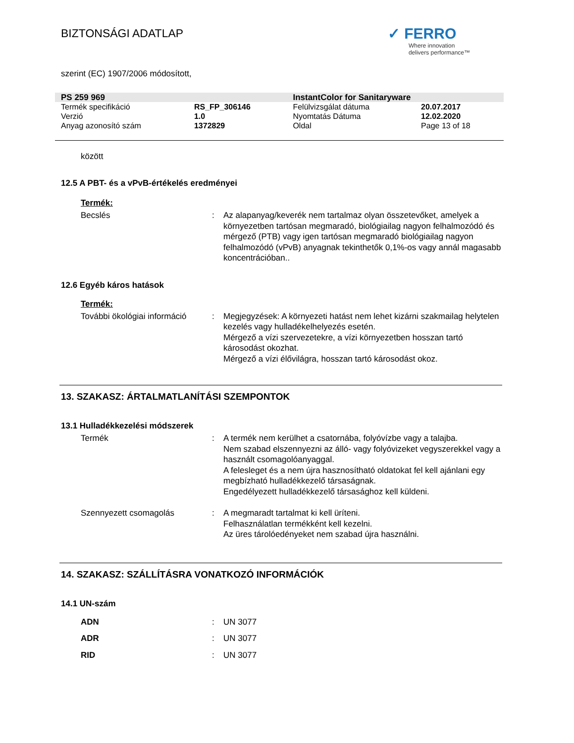BIZTONSÁGI ADATLAP
✓ FERRO
Where innovation
delivers performance™
szerint (EC) 1907/2006 módosított,
| PS 259 969 | | InstantColor for Sanitaryware | |
| Termék specifikáció | RS_FP_306146 | Felülvizsgálat dátuma | 20.07.2017 |
| Verzió | 1.0 | Nyomtatás Dátuma | 12.02.2020 |
| Anyag azonosító szám | 1372829 | Oldal | Page 13 of 18 |
között
12.5 A PBT- és a vPvB-értékelés eredményei
Termék:
| Becslés | : | Az alapanyag/keverék nem tartalmaz olyan összetevőket, amelyek a környezetben tartósan megmaradó, biológiailag nagyon felhalmozódó és mérgező (PTB) vagy igen tartósan megmaradó biológiailag nagyon felhalmozódó (vPvB) anyagnak tekinthetők 0,1%-os vagy annál magasabb koncentrációban.. |
12.6 Egyéb káros hatások
Termék:
| További ökológiai információ | : | Megjegyzések: A környezeti hatást nem lehet kizárni szakmailag helytelen kezelés vagy hulladékelhelyezés esetén. Mérgező a vízi szervezetekre, a vízi környezetben hosszan tartó károsodást okozhat. Mérgező a vízi élővilágra, hosszan tartó károsodást okoz. |
13. SZAKASZ: ÁRTALMATLANÍTÁSI SZEMPONTOK
13.1 Hulladékkezelési módszerek
| Termék | : | A termék nem kerülhet a csatornába, folyóvízbe vagy a talajba. Nem szabad elszennyezni az álló- vagy folyóvizeket vegyszerekkel vagy a használt csomagolóanyaggal. A felesleget és a nem újra hasznosítható oldatokat fel kell ajánlani egy megbízható hulladékkezelő társaságnak. Engedélyezett hulladékkezelő társasághoz kell küldeni. |
| Szennyezett csomagolás | : | A megmaradt tartalmat ki kell üríteni. Felhasználatlan termékként kell kezelni. Az üres tárolóedényeket nem szabad újra használni. |
14. SZAKASZ: SZÁLLÍTÁSRA VONATKOZÓ INFORMÁCIÓK
14.1 UN-szám
| ADN | : | UN 3077 |
| ADR | : | UN 3077 |
| RID | : | UN 3077 |